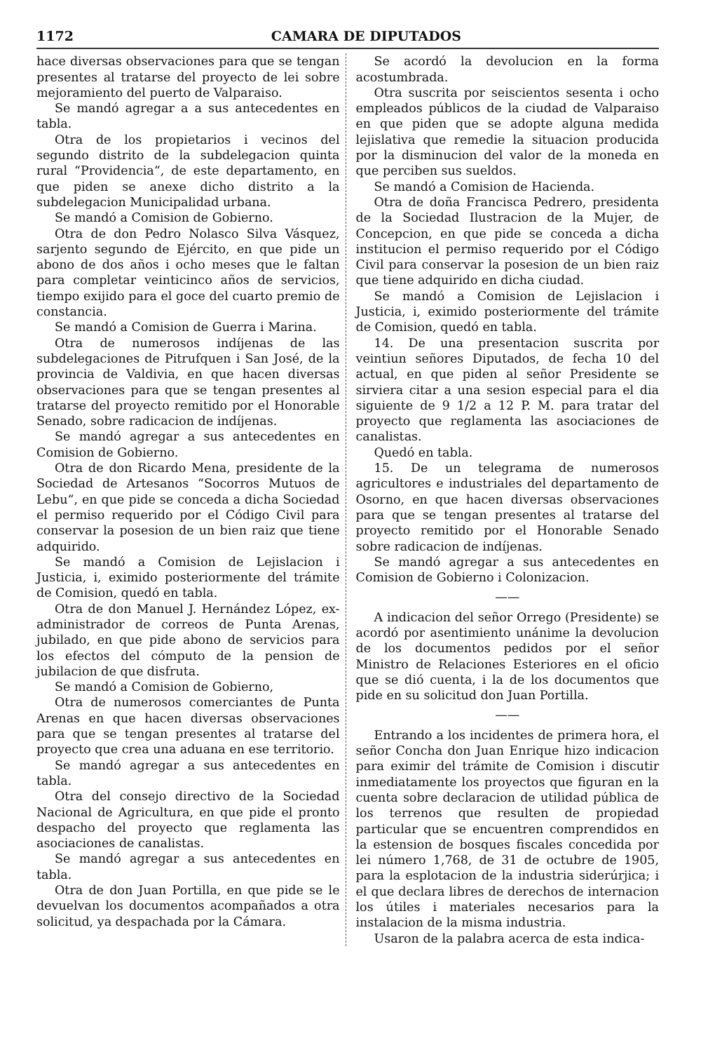1172 CAMARA DE DIPUTADOS
hace diversas observaciones para que se tengan presentes al tratarse del proyecto de lei sobre mejoramiento del puerto de Valparaiso.
Se mandó agregar a a sus antecedentes en tabla.
Otra de los propietarios i vecinos del segundo distrito de la subdelegacion quinta rural “Providencia“, de este departamento, en que piden se anexe dicho distrito a la subdelegacion Municipalidad urbana.
Se mandó a Comision de Gobierno.
Otra de don Pedro Nolasco Silva Vásquez, sarjento segundo de Ejército, en que pide un abono de dos años i ocho meses que le faltan para completar veinticinco años de servicios, tiempo exijido para el goce del cuarto premio de constancia.
Se mandó a Comision de Guerra i Marina.
Otra de numerosos indíjenas de las subdelegaciones de Pitrufquen i San José, de la provincia de Valdivia, en que hacen diversas observaciones para que se tengan presentes al tratarse del proyecto remitido por el Honorable Senado, sobre radicacion de indíjenas.
Se mandó agregar a sus antecedentes en Comision de Gobierno.
Otra de don Ricardo Mena, presidente de la Sociedad de Artesanos “Socorros Mutuos de Lebu“, en que pide se conceda a dicha Sociedad el permiso requerido por el Código Civil para conservar la posesion de un bien raiz que tiene adquirido.
Se mandó a Comision de Lejislacion i Justicia, i, eximido posteriormente del trámite de Comision, quedó en tabla.
Otra de don Manuel J. Hernández López, ex-administrador de correos de Punta Arenas, jubilado, en que pide abono de servicios para los efectos del cómputo de la pension de jubilacion de que disfruta.
Se mandó a Comision de Gobierno,
Otra de numerosos comerciantes de Punta Arenas en que hacen diversas observaciones para que se tengan presentes al tratarse del proyecto que crea una aduana en ese territorio.
Se mandó agregar a sus antecedentes en tabla.
Otra del consejo directivo de la Sociedad Nacional de Agricultura, en que pide el pronto despacho del proyecto que reglamenta las asociaciones de canalistas.
Se mandó agregar a sus antecedentes en tabla.
Otra de don Juan Portilla, en que pide se le devuelvan los documentos acompañados a otra solicitud, ya despachada por la Cámara.
Se acordó la devolucion en la forma acostumbrada.
Otra suscrita por seiscientos sesenta i ocho empleados públicos de la ciudad de Valparaiso en que piden que se adopte alguna medida lejislativa que remedie la situacion producida por la disminucion del valor de la moneda en que perciben sus sueldos.
Se mandó a Comision de Hacienda.
Otra de doña Francisca Pedrero, presidenta de la Sociedad Ilustracion de la Mujer, de Concepcion, en que pide se conceda a dicha institucion el permiso requerido por el Código Civil para conservar la posesion de un bien raiz que tiene adquirido en dicha ciudad.
Se mandó a Comision de Lejislacion i Justicia, i, eximido posteriormente del trámite de Comision, quedó en tabla.
14. De una presentacion suscrita por veintiun señores Diputados, de fecha 10 del actual, en que piden al señor Presidente se sirviera citar a una sesion especial para el dia siguiente de 9 1/2 a 12 P. M. para tratar del proyecto que reglamenta las asociaciones de canalistas.
Quedó en tabla.
15. De un telegrama de numerosos agricultores e industriales del departamento de Osorno, en que hacen diversas observaciones para que se tengan presentes al tratarse del proyecto remitido por el Honorable Senado sobre radicacion de indíjenas.
Se mandó agregar a sus antecedentes en Comision de Gobierno i Colonizacion.
——
A indicacion del señor Orrego (Presidente) se acordó por asentimiento unánime la devolucion de los documentos pedidos por el señor Ministro de Relaciones Esteriores en el oficio que se dió cuenta, i la de los documentos que pide en su solicitud don Juan Portilla.
——
Entrando a los incidentes de primera hora, el señor Concha don Juan Enrique hizo indicacion para eximir del trámite de Comision i discutir inmediatamente los proyectos que figuran en la cuenta sobre declaracion de utilidad pública de los terrenos que resulten de propiedad particular que se encuentren comprendidos en la estension de bosques fiscales concedida por lei número 1,768, de 31 de octubre de 1905, para la esplotacion de la industria siderúrjica; i el que declara libres de derechos de internacion los útiles i materiales necesarios para la instalacion de la misma industria.
Usaron de la palabra acerca de esta indica-